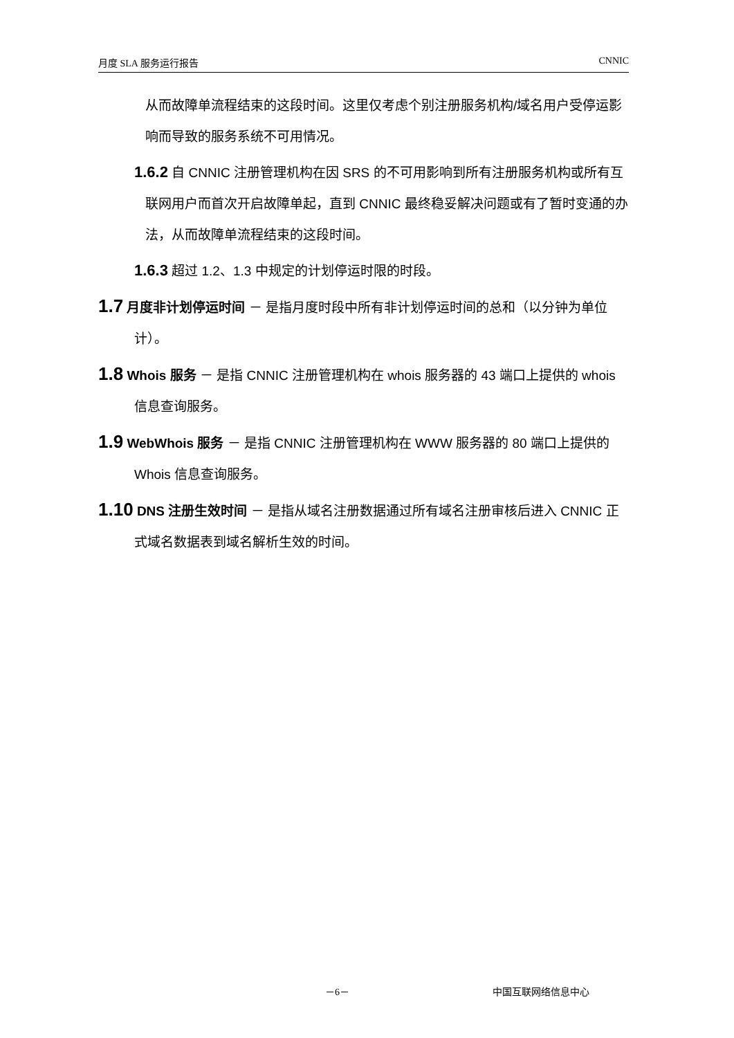月度 SLA 服务运行报告 CNNIC
从而故障单流程结束的这段时间。这里仅考虑个别注册服务机构/域名用户受停运影响而导致的服务系统不可用情况。
1.6.2 自 CNNIC 注册管理机构在因 SRS 的不可用影响到所有注册服务机构或所有互联网用户而首次开启故障单起，直到 CNNIC 最终稳妥解决问题或有了暂时变通的办法，从而故障单流程结束的这段时间。
1.6.3 超过 1.2、1.3 中规定的计划停运时限的时段。
1.7 月度非计划停运时间 － 是指月度时段中所有非计划停运时间的总和（以分钟为单位计）。
1.8 Whois 服务 － 是指 CNNIC 注册管理机构在 whois 服务器的 43 端口上提供的 whois 信息查询服务。
1.9 WebWhois 服务 － 是指 CNNIC 注册管理机构在 WWW 服务器的 80 端口上提供的 Whois 信息查询服务。
1.10 DNS 注册生效时间 － 是指从域名注册数据通过所有域名注册审核后进入 CNNIC 正式域名数据表到域名解析生效的时间。
－6－ 中国互联网络信息中心